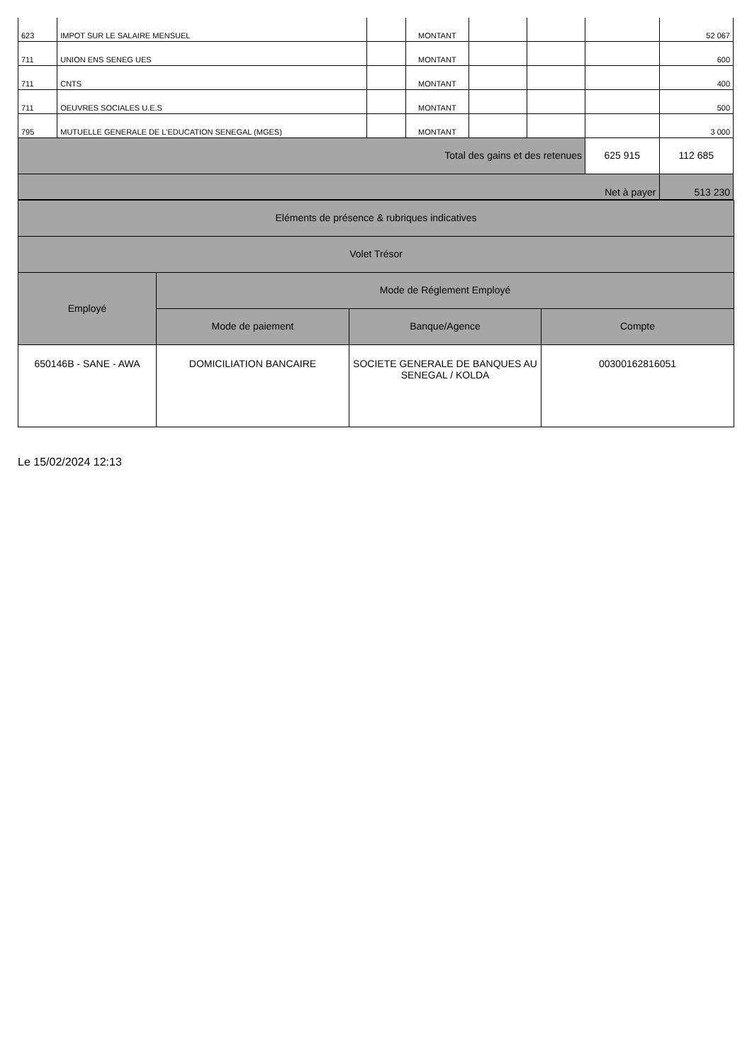| 623 | IMPOT SUR LE SALAIRE MENSUEL | | MONTANT | | | | 52 067 |
| 711 | UNION ENS SENEG UES | | MONTANT | | | | 600 |
| 711 | CNTS | | MONTANT | | | | 400 |
| 711 | OEUVRES SOCIALES U.E.S | | MONTANT | | | | 500 |
| 795 | MUTUELLE GENERALE DE L'EDUCATION SENEGAL (MGES) | | MONTANT | | | | 3 000 |
| Total des gains et des retenues | | | | | | 625 915 | 112 685 |
| Net à payer | | | | | | | 513 230 |
| Eléments de présence & rubriques indicatives | | | |
| Volet Trésor | | | |
| Employé | Mode de Réglement Employé | | |
| | Mode de paiement | Banque/Agence | Compte |
| 650146B - SANE - AWA | DOMICILIATION BANCAIRE | SOCIETE GENERALE DE BANQUES AU SENEGAL / KOLDA | 00300162816051 |
Le 15/02/2024 12:13